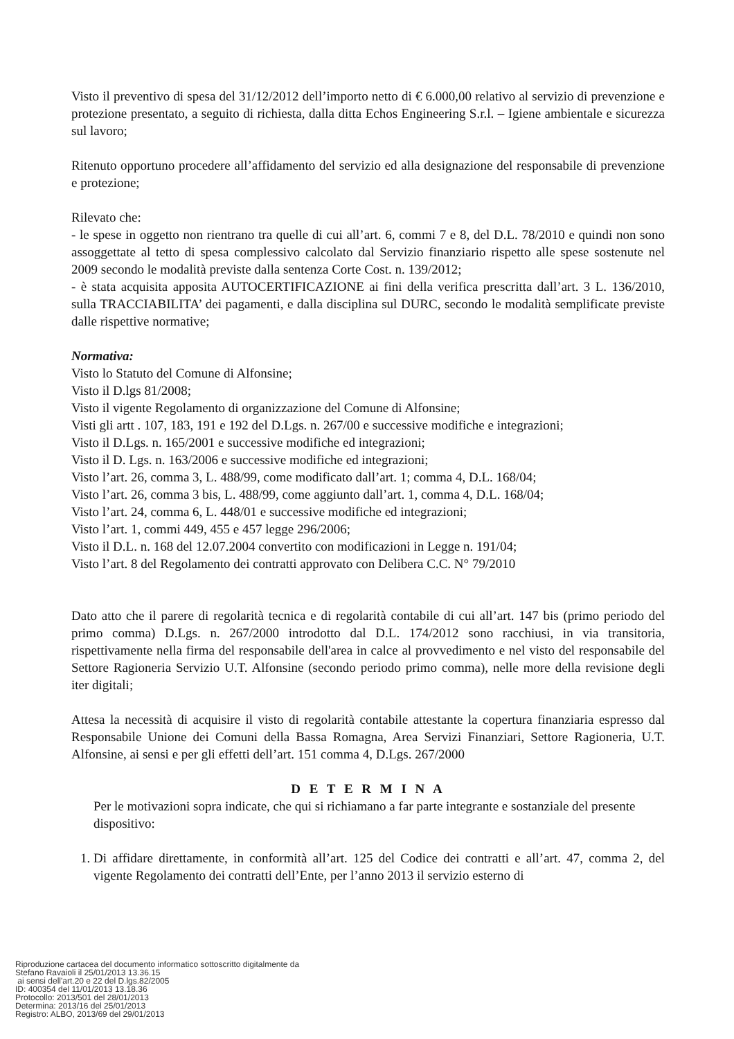Visto il preventivo di spesa del 31/12/2012 dell’importo netto di € 6.000,00 relativo al servizio di prevenzione e protezione presentato, a seguito di richiesta, dalla ditta Echos Engineering S.r.l. – Igiene ambientale e sicurezza sul lavoro;
Ritenuto opportuno procedere all’affidamento del servizio ed alla designazione del responsabile di prevenzione e protezione;
Rilevato che:
- le spese in oggetto non rientrano tra quelle di cui all’art. 6, commi 7 e 8, del D.L. 78/2010 e quindi non sono assoggettate al tetto di spesa complessivo calcolato dal Servizio finanziario rispetto alle spese sostenute nel 2009 secondo le modalità previste dalla sentenza Corte Cost. n. 139/2012;
- è stata acquisita apposita AUTOCERTIFICAZIONE ai fini della verifica prescritta dall’art. 3 L. 136/2010, sulla TRACCIABILITA’ dei pagamenti, e dalla disciplina sul DURC, secondo le modalità semplificate previste dalle rispettive normative;
Normativa:
Visto lo Statuto del Comune di Alfonsine;
Visto il D.lgs 81/2008;
Visto il vigente Regolamento di organizzazione del Comune di Alfonsine;
Visti gli artt . 107, 183, 191 e 192 del D.Lgs. n. 267/00 e successive modifiche e integrazioni;
Visto il D.Lgs. n. 165/2001 e successive modifiche ed integrazioni;
Visto il D. Lgs. n. 163/2006 e successive modifiche ed integrazioni;
Visto l’art. 26, comma 3, L. 488/99, come modificato dall’art. 1; comma 4, D.L. 168/04;
Visto l’art. 26, comma 3 bis, L. 488/99, come aggiunto dall’art. 1, comma 4, D.L. 168/04;
Visto l’art. 24, comma 6, L. 448/01 e successive modifiche ed integrazioni;
Visto l’art. 1, commi 449, 455 e 457 legge 296/2006;
Visto il D.L. n. 168 del 12.07.2004 convertito con modificazioni in Legge n. 191/04;
Visto l’art. 8 del Regolamento dei contratti approvato con Delibera C.C. N° 79/2010
Dato atto che il parere di regolarità tecnica e di regolarità contabile di cui all’art. 147 bis (primo periodo del primo comma) D.Lgs. n. 267/2000 introdotto dal D.L. 174/2012 sono racchiusi, in via transitoria, rispettivamente nella firma del responsabile dell'area in calce al provvedimento e nel visto del responsabile del Settore Ragioneria Servizio U.T. Alfonsine (secondo periodo primo comma), nelle more della revisione degli iter digitali;
Attesa la necessità di acquisire il visto di regolarità contabile attestante la copertura finanziaria espresso dal Responsabile Unione dei Comuni della Bassa Romagna, Area Servizi Finanziari, Settore Ragioneria, U.T. Alfonsine, ai sensi e per gli effetti dell’art. 151 comma 4, D.Lgs. 267/2000
D E T E R M I N A
Per le motivazioni sopra indicate, che qui si richiamano a far parte integrante e sostanziale del presente dispositivo:
1. Di affidare direttamente, in conformità all’art. 125 del Codice dei contratti e all’art. 47, comma 2, del vigente Regolamento dei contratti dell’Ente, per l’anno 2013 il servizio esterno di
Riproduzione cartacea del documento informatico sottoscritto digitalmente da
Stefano Ravaioli il 25/01/2013 13.36.15
ai sensi dell'art.20 e 22 del D.lgs.82/2005
ID: 400354 del 11/01/2013 13.18.36
Protocollo: 2013/501 del 28/01/2013
Determina: 2013/16 del 25/01/2013
Registro: ALBO, 2013/69 del 29/01/2013